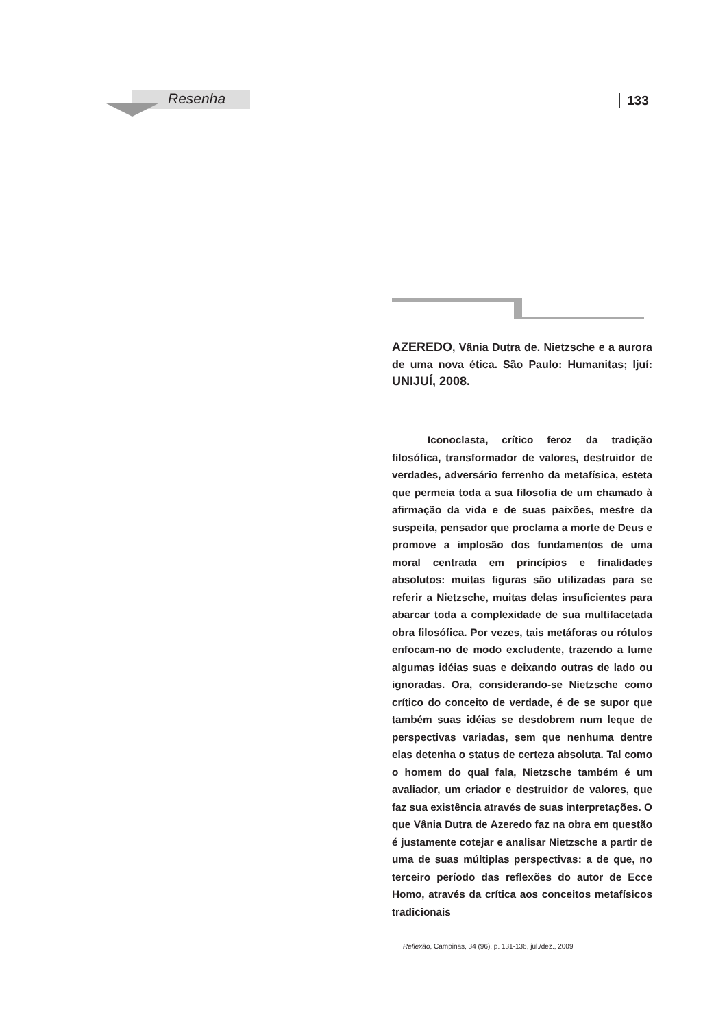Resenha 133
AZEREDO, Vânia Dutra de. Nietzsche e a aurora de uma nova ética. São Paulo: Humanitas; Ijuí: UNIJUÍ, 2008.
Iconoclasta, crítico feroz da tradição filosófica, transformador de valores, destruidor de verdades, adversário ferrenho da metafísica, esteta que permeia toda a sua filosofia de um chamado à afirmação da vida e de suas paixões, mestre da suspeita, pensador que proclama a morte de Deus e promove a implosão dos fundamentos de uma moral centrada em princípios e finalidades absolutos: muitas figuras são utilizadas para se referir a Nietzsche, muitas delas insuficientes para abarcar toda a complexidade de sua multifacetada obra filosófica. Por vezes, tais metáforas ou rótulos enfocam-no de modo excludente, trazendo a lume algumas idéias suas e deixando outras de lado ou ignoradas. Ora, considerando-se Nietzsche como crítico do conceito de verdade, é de se supor que também suas idéias se desdobrem num leque de perspectivas variadas, sem que nenhuma dentre elas detenha o status de certeza absoluta. Tal como o homem do qual fala, Nietzsche também é um avaliador, um criador e destruidor de valores, que faz sua existência através de suas interpretações. O que Vânia Dutra de Azeredo faz na obra em questão é justamente cotejar e analisar Nietzsche a partir de uma de suas múltiplas perspectivas: a de que, no terceiro período das reflexões do autor de Ecce Homo, através da crítica aos conceitos metafísicos tradicionais
Reflexão, Campinas, 34 (96), p. 131-136, jul./dez., 2009